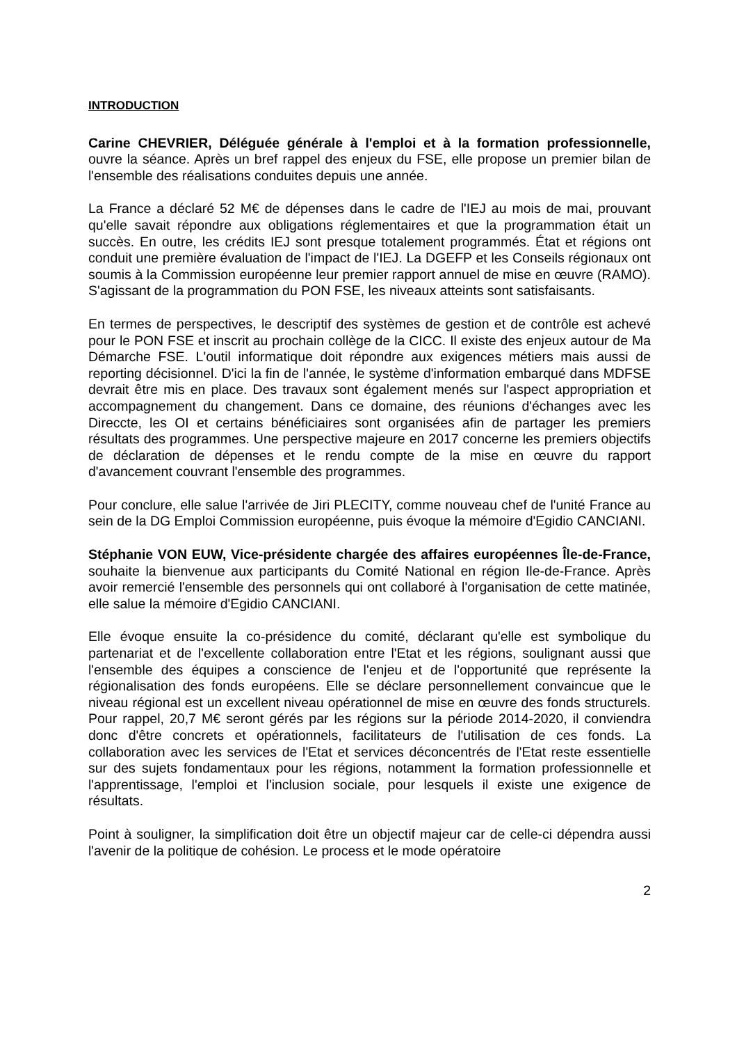INTRODUCTION
Carine CHEVRIER, Déléguée générale à l'emploi et à la formation professionnelle, ouvre la séance. Après un bref rappel des enjeux du FSE, elle propose un premier bilan de l'ensemble des réalisations conduites depuis une année.
La France a déclaré 52 M€ de dépenses dans le cadre de l'IEJ au mois de mai, prouvant qu'elle savait répondre aux obligations réglementaires et que la programmation était un succès. En outre, les crédits IEJ sont presque totalement programmés. État et régions ont conduit une première évaluation de l'impact de l'IEJ. La DGEFP et les Conseils régionaux ont soumis à la Commission européenne leur premier rapport annuel de mise en œuvre (RAMO). S'agissant de la programmation du PON FSE, les niveaux atteints sont satisfaisants.
En termes de perspectives, le descriptif des systèmes de gestion et de contrôle est achevé pour le PON FSE et inscrit au prochain collège de la CICC. Il existe des enjeux autour de Ma Démarche FSE. L'outil informatique doit répondre aux exigences métiers mais aussi de reporting décisionnel. D'ici la fin de l'année, le système d'information embarqué dans MDFSE devrait être mis en place. Des travaux sont également menés sur l'aspect appropriation et accompagnement du changement. Dans ce domaine, des réunions d'échanges avec les Direccte, les OI et certains bénéficiaires sont organisées afin de partager les premiers résultats des programmes. Une perspective majeure en 2017 concerne les premiers objectifs de déclaration de dépenses et le rendu compte de la mise en œuvre du rapport d'avancement couvrant l'ensemble des programmes.
Pour conclure, elle salue l'arrivée de Jiri PLECITY, comme nouveau chef de l'unité France au sein de la DG Emploi Commission européenne, puis évoque la mémoire d'Egidio CANCIANI.
Stéphanie VON EUW, Vice-présidente chargée des affaires européennes Île-de-France, souhaite la bienvenue aux participants du Comité National en région Ile-de-France. Après avoir remercié l'ensemble des personnels qui ont collaboré à l'organisation de cette matinée, elle salue la mémoire d'Egidio CANCIANI.
Elle évoque ensuite la co-présidence du comité, déclarant qu'elle est symbolique du partenariat et de l'excellente collaboration entre l'Etat et les régions, soulignant aussi que l'ensemble des équipes a conscience de l'enjeu et de l'opportunité que représente la régionalisation des fonds européens. Elle se déclare personnellement convaincue que le niveau régional est un excellent niveau opérationnel de mise en œuvre des fonds structurels. Pour rappel, 20,7 M€ seront gérés par les régions sur la période 2014-2020, il conviendra donc d'être concrets et opérationnels, facilitateurs de l'utilisation de ces fonds. La collaboration avec les services de l'Etat et services déconcentrés de l'Etat reste essentielle sur des sujets fondamentaux pour les régions, notamment la formation professionnelle et l'apprentissage, l'emploi et l'inclusion sociale, pour lesquels il existe une exigence de résultats.
Point à souligner, la simplification doit être un objectif majeur car de celle-ci dépendra aussi l'avenir de la politique de cohésion. Le process et le mode opératoire
2